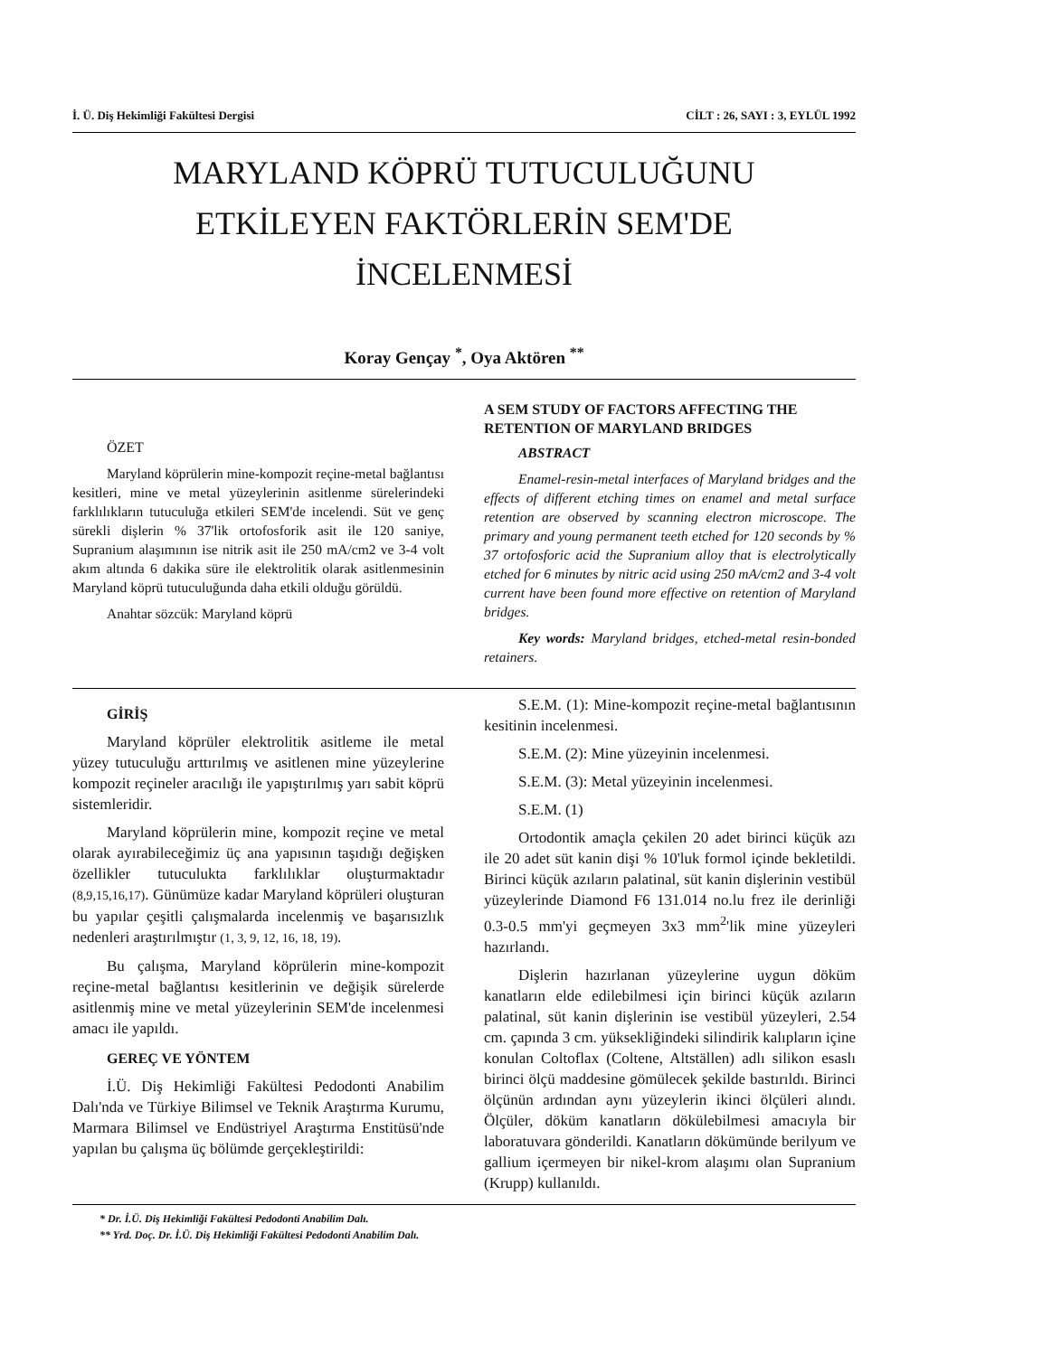İ. Ü. Diş Hekimliği Fakültesi Dergisi CİLT : 26, SAYI : 3, EYLÜL 1992
MARYLAND KÖPRÜ TUTUCULUĞUNU
ETKİLEYEN FAKTÖRLERİN SEM'DE
İNCELENMESİ
Koray Gençay <sup>*</sup>, Oya Aktören <sup>**</sup>
ÖZET
Maryland köprülerin mine-kompozit reçine-metal bağlantısı kesitleri, mine ve metal yüzeylerinin asitlenme sürelerindeki farklılıkların tutuculuğa etkileri SEM'de incelendi. Süt ve genç sürekli dişlerin % 37'lik ortofosforik asit ile 120 saniye, Supranium alaşımının ise nitrik asit ile 250 mA/cm2 ve 3-4 volt akım altında 6 dakika süre ile elektrolitik olarak asitlenmesinin Maryland köprü tutuculuğunda daha etkili olduğu görüldü.
Anahtar sözcük: Maryland köprü
A SEM STUDY OF FACTORS AFFECTING THE RETENTION OF MARYLAND BRIDGES
ABSTRACT
Enamel-resin-metal interfaces of Maryland bridges and the effects of different etching times on enamel and metal surface retention are observed by scanning electron microscope. The primary and young permanent teeth etched for 120 seconds by % 37 ortofosforic acid the Supranium alloy that is electrolytically etched for 6 minutes by nitric acid using 250 mA/cm2 and 3-4 volt current have been found more effective on retention of Maryland bridges.
Key words: Maryland bridges, etched-metal resin-bonded retainers.
GİRİŞ
Maryland köprüler elektrolitik asitleme ile metal yüzey tutuculuğu arttırılmış ve asitlenen mine yüzeylerine kompozit reçineler aracılığı ile yapıştırılmış yarı sabit köprü sistemleridir.
Maryland köprülerin mine, kompozit reçine ve metal olarak ayırabileceğimiz üç ana yapısının taşıdığı değişken özellikler tutuculukta farklılıklar oluşturmaktadır (8,9,15,16,17). Günümüze kadar Maryland köprüleri oluşturan bu yapılar çeşitli çalışmalarda incelenmiş ve başarısızlık nedenleri araştırılmıştır (1, 3, 9, 12, 16, 18, 19).
Bu çalışma, Maryland köprülerin mine-kompozit reçine-metal bağlantısı kesitlerinin ve değişik sürelerde asitlenmiş mine ve metal yüzeylerinin SEM'de incelenmesi amacı ile yapıldı.
GEREÇ VE YÖNTEM
İ.Ü. Diş Hekimliği Fakültesi Pedodonti Anabilim Dalı'nda ve Türkiye Bilimsel ve Teknik Araştırma Kurumu, Marmara Bilimsel ve Endüstriyel Araştırma Enstitüsü'nde yapılan bu çalışma üç bölümde gerçekleştirildi:
S.E.M. (1): Mine-kompozit reçine-metal bağlantısının kesitinin incelenmesi.
S.E.M. (2): Mine yüzeyinin incelenmesi.
S.E.M. (3): Metal yüzeyinin incelenmesi.
S.E.M. (1)
Ortodontik amaçla çekilen 20 adet birinci küçük azı ile 20 adet süt kanin dişi % 10'luk formol içinde bekletildi. Birinci küçük azıların palatinal, süt kanin dişlerinin vestibül yüzeylerinde Diamond F6 131.014 no.lu frez ile derinliği 0.3-0.5 mm'yi geçmeyen 3x3 mm<sup>2</sup>'lik mine yüzeyleri hazırlandı.
Dişlerin hazırlanan yüzeylerine uygun döküm kanatların elde edilebilmesi için birinci küçük azıların palatinal, süt kanin dişlerinin ise vestibül yüzeyleri, 2.54 cm. çapında 3 cm. yüksekliğindeki silindirik kalıpların içine konulan Coltoflax (Coltene, Altställen) adlı silikon esaslı birinci ölçü maddesine gömülecek şekilde bastırıldı. Birinci ölçünün ardından aynı yüzeylerin ikinci ölçüleri alındı. Ölçüler, döküm kanatların dökülebilmesi amacıyla bir laboratuvara gönderildi. Kanatların dökümünde berilyum ve gallium içermeyen bir nikel-krom alaşımı olan Supranium (Krupp) kullanıldı.
* Dr. İ.Ü. Diş Hekimliği Fakültesi Pedodonti Anabilim Dalı.
** Yrd. Doç. Dr. İ.Ü. Diş Hekimliği Fakültesi Pedodonti Anabilim Dalı.